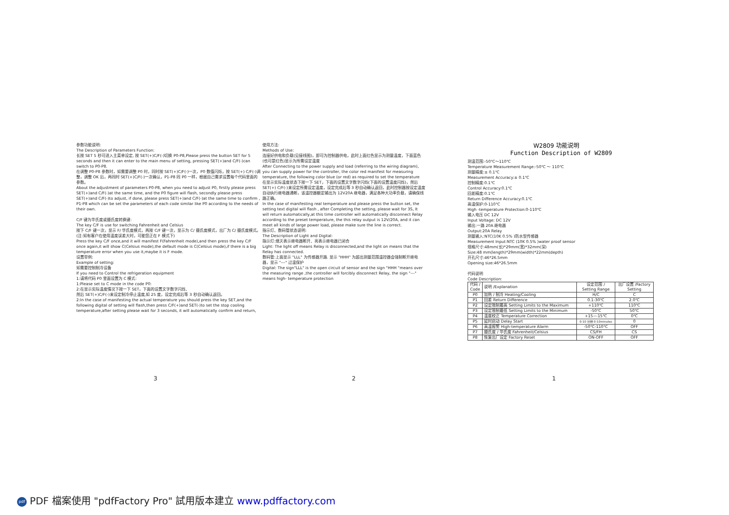参数功能说明:
The Description of Parameters Function:
长按 SET 5 秒可进入主菜单设定, 按 SET(+)C/F(-)切换 P0-P8,Please press the button SET for 5 seconds and then it can enter to the main menu of setting, pressing SET(+)and C/F(-)can switch to P0-P8.
在调整 P0-P8 参数时，如需要调整 P0 时，同时按 SET(+)C/F(-)一次，P0 数值闪烁，按 SET(+) C/F(-)调整，调整 OK 后，再同时 SET(+)C/F(-)一次确认，P1-P8 同 P0 一样，根据自己需求设置每个代码里面的参数。
About the adjustment of parameters P0-P8, when you need to adjust P0, firstly please press SET(+)and C/F(-)at the same time, and the P0 figure will flash, secondly please press SET(+)and C/F(-)to adjust, if done, please press SET(+)and C/F(-)at the same time to confirm , P1-P8 which can be set the parameters of each code similar like P0 according to the needs of their own.
C/F 键为华氏度或摄氏度转换键:
The key C/F is use for switching Fahrenheit and Celsius
按下 C/F 键一次，显示 F/ 华氏度模式，再按 C/F 键一次，显示为 C/ 摄氏度模式，出厂为 C/ 摄氏度模式。(注:如有客户在使用温度误差大时，可能您正在 F 模式下)
Press the key C/F once,and it will manifest F(Fahrenheit mode),and then press the key C/F once again,it will show C(Celsius mode),the default mode is C(Celsius mode),if there is a big temperature error when you use it,maybe it is F mode.
设置举例:
Example of setting:
如需要控制制冷设备
If you need to Control the refrigeration equipment
1:请将代码 P0 里面设置为 C 模式:
1:Please set to C mode in the code P0:
2:在显示实际温度情况下按一下 SET，下面的设置文字数字闪烁,
然后 SET(+)C/F(-)来设定制冷停止温度,如 25 度，设定完成后等 3 秒自动确认返回。
2:In the case of manifesting the actual temperature you should press the key SET,and the following digital of setting will flash,then press C/F(+)and SET(-)to set the stop cooling temperature,after setting please wait for 3 seconds, it will automatically confirm and return,
使用方法:
Methods of Use:
连接好供电和负载(见接线图)，即可为控制器供电，此时上面红色显示为测量温度，下面蓝色(也可是红色)显示为所需设定温度
After Connecting to the power supply and load (referring to the wiring diagram), you can supply power for the controller, the color red manifest for measuring temperature, the following color blue (or red) as required to set the temperature
在显示实际温度状态下按一下 SET，下面的设置文字数字闪烁(下面的设置温度闪烁)，然后 SET(+) C/F(-)来设定所需设定温度，设定完成后等 3 秒自动确认返回，此时控制器按设定温度自动执行继电器通断，该温控器额定输出为 12V20A 继电器，满足各种大功率负载，请确保线路正确。
In the case of manifesting real temperature and please press the button set, the setting text digital will flash , after Completing the setting, please wait for 3S, It will return automatically,at this time controller will automatically disconnect Relay according to the preset temperature, the this relay output is 12V/20A, and it can meet all kinds of large power load, please make sure the line is correct.
指示灯、数码管状态说明:
The Description of Light and Digital:
指示灯:熄灭表示继电器断开、亮表示继电器已闭合
Light: The light off means Relay is disconnected,and the light on means that the Relay has connected.
数码管:上面显示 "LLL" 为传感器开路. 显示 "HHH" 为超出测量范围温控器会强制断开继电器，显示 "---" 过温保护
Digital: The sign"LLL" is the open circuit of sensor and the sign "HHH "means over the measuring range ,the controller will forcibly disconnect Relay, the sign "---" means high- temperature protection
W2809 功能说明
Function Description of W2809
测温范围:-50℃～110℃
Temperature Measurement Range:-50℃ ～ 110℃
测量精度:± 0.1℃
Measurement Accuracy:± 0.1℃
控制精度:0.1℃
Control Accuracy:0.1℃
回差精度:0.1℃
Return Difference Accuracy:0.1℃
高温保护:0-110℃
High -temperature Protection:0-110℃
输入电压 DC 12V
Input Voltage: DC 12V
输出:一路 20A 继电器
Output:20A Relay
测量输入:NTC(10K 0.5% )防水型传感器
Measurement Input:NTC (10K 0.5% )water proof sensor
规格尺寸:48mm(长)*29mm(宽)*32mm(深)
Size:48 mm(length)*29mm(width)*22mm(depth)
开孔尺寸:46*26.5mm
Opening size:46*26.5mm
代码说明
Code Description:
| 代码 / Code | 说明 /Explanation | 设定范围 / Setting Range | 出厂设置 /Factory Setting |
| P0 | 加热 / 制冷 Heating/Cooling | H/C | C |
| P1 | 回差 Return Difference | 0.1-30℃ | 2.0℃ |
| P2 | 设定限制最高 Setting Limits to the Maximum | +110℃ | 110℃ |
| P3 | 设定限制最低 Setting Limits to the Minimum | -50℃ | 50℃ |
| P4 | 温度校正 Temperature Correction | +15~-15℃ | 0℃ |
| P5 | 延时启动 Delay Start | 0-10 分钟 0-10minutes | 0 |
| P6 | 高温报警 High-temperature Alarm | -50℃-110℃ | OFF |
| P7 | 摄氏度 / 华氏度 Fahrenheit/Celsius | CS/FH | CS |
| P8 | 恢复出厂设定 Factory Reset | ON-OFF | OFF |
3 2 1
pdf PDF 檔案使用 "pdfFactory Pro" 試用版本建立 www.pdffactory.com